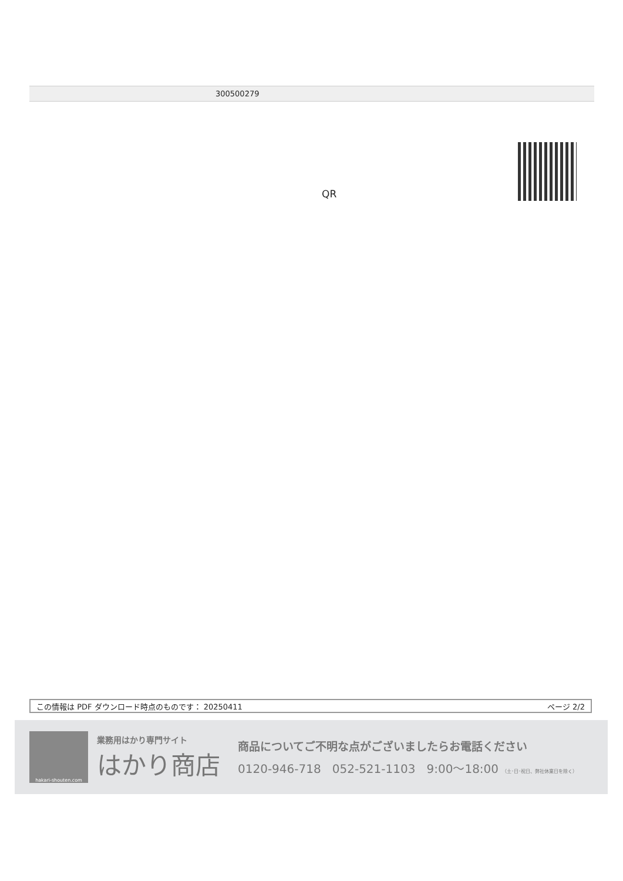300500279
QR
この情報は PDF ダウンロード時点のものです： 20250411 ページ 2/2
hakari-shouten.com
業務用はかり専門サイト
はかり商店
商品についてご不明な点がございましたらお電話ください
0120-946-718 052-521-1103 9:00〜18:00 （土･日･祝日、弊社休業日を除く）